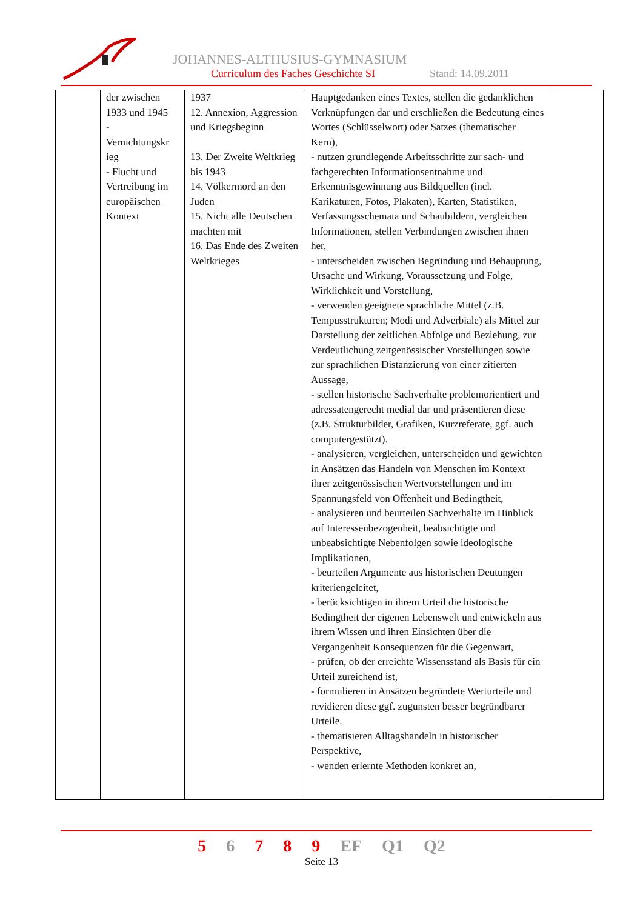JOHANNES-ALTHUSIUS-GYMNASIUM
Curriculum des Faches Geschichte SI Stand: 14.09.2011
| | der zwischen 1933 und 1945 - Vernichtungskr ieg - Flucht und Vertreibung im europäischen Kontext | 1937 12. Annexion, Aggression und Kriegsbeginn 13. Der Zweite Weltkrieg bis 1943 14. Völkermord an den Juden 15. Nicht alle Deutschen machten mit 16. Das Ende des Zweiten Weltkrieges | Hauptgedanken eines Textes, stellen die gedanklichen Verknüpfungen dar und erschließen die Bedeutung eines Wortes (Schlüsselwort) oder Satzes (thematischer Kern), - nutzen grundlegende Arbeitsschritte zur sach- und fachgerechten Informationsentnahme und Erkenntnisgewinnung aus Bildquellen (incl. Karikaturen, Fotos, Plakaten), Karten, Statistiken, Verfassungsschemata und Schaubildern, vergleichen Informationen, stellen Verbindungen zwischen ihnen her, - unterscheiden zwischen Begründung und Behauptung, Ursache und Wirkung, Voraussetzung und Folge, Wirklichkeit und Vorstellung, - verwenden geeignete sprachliche Mittel (z.B. Tempusstrukturen; Modi und Adverbiale) als Mittel zur Darstellung der zeitlichen Abfolge und Beziehung, zur Verdeutlichung zeitgenössischer Vorstellungen sowie zur sprachlichen Distanzierung von einer zitierten Aussage, - stellen historische Sachverhalte problemorientiert und adressatengerecht medial dar und präsentieren diese (z.B. Strukturbilder, Grafiken, Kurzreferate, ggf. auch computergestützt). - analysieren, vergleichen, unterscheiden und gewichten in Ansätzen das Handeln von Menschen im Kontext ihrer zeitgenössischen Wertvorstellungen und im Spannungsfeld von Offenheit und Bedingtheit, - analysieren und beurteilen Sachverhalte im Hinblick auf Interessenbezogenheit, beabsichtigte und unbeabsichtigte Nebenfolgen sowie ideologische Implikationen, - beurteilen Argumente aus historischen Deutungen kriteriengeleitet, - berücksichtigen in ihrem Urteil die historische Bedingtheit der eigenen Lebenswelt und entwickeln aus ihrem Wissen und ihren Einsichten über die Vergangenheit Konsequenzen für die Gegenwart, - prüfen, ob der erreichte Wissensstand als Basis für ein Urteil zureichend ist, - formulieren in Ansätzen begründete Werturteile und revidieren diese ggf. zugunsten besser begründbarer Urteile. - thematisieren Alltagshandeln in historischer Perspektive, - wenden erlernte Methoden konkret an, | |
5 6 7 8 9 EF Q1 Q2
Seite 13